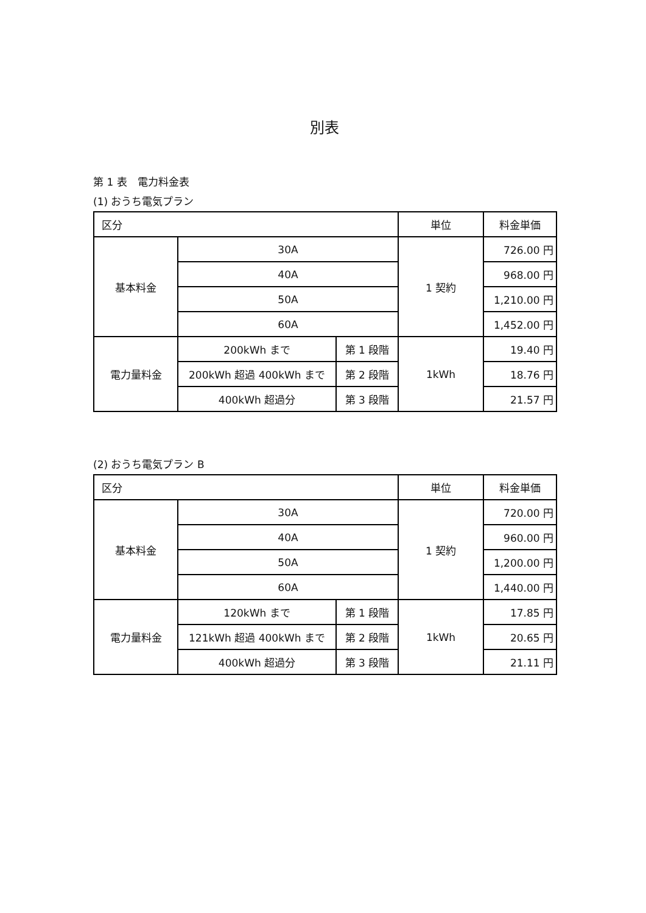別表
第 1 表　電力料金表
(1) おうち電気プラン
| 区分 | | | 単位 | 料金単価 |
| 基本料金 | 30A | | 1 契約 | 726.00 円 |
| | 40A | | | 968.00 円 |
| | 50A | | | 1,210.00 円 |
| | 60A | | | 1,452.00 円 |
| 電力量料金 | 200kWh まで | 第 1 段階 | 1kWh | 19.40 円 |
| | 200kWh 超過 400kWh まで | 第 2 段階 | | 18.76 円 |
| | 400kWh 超過分 | 第 3 段階 | | 21.57 円 |
(2) おうち電気プラン B
| 区分 | | | 単位 | 料金単価 |
| 基本料金 | 30A | | 1 契約 | 720.00 円 |
| | 40A | | | 960.00 円 |
| | 50A | | | 1,200.00 円 |
| | 60A | | | 1,440.00 円 |
| 電力量料金 | 120kWh まで | 第 1 段階 | 1kWh | 17.85 円 |
| | 121kWh 超過 400kWh まで | 第 2 段階 | | 20.65 円 |
| | 400kWh 超過分 | 第 3 段階 | | 21.11 円 |